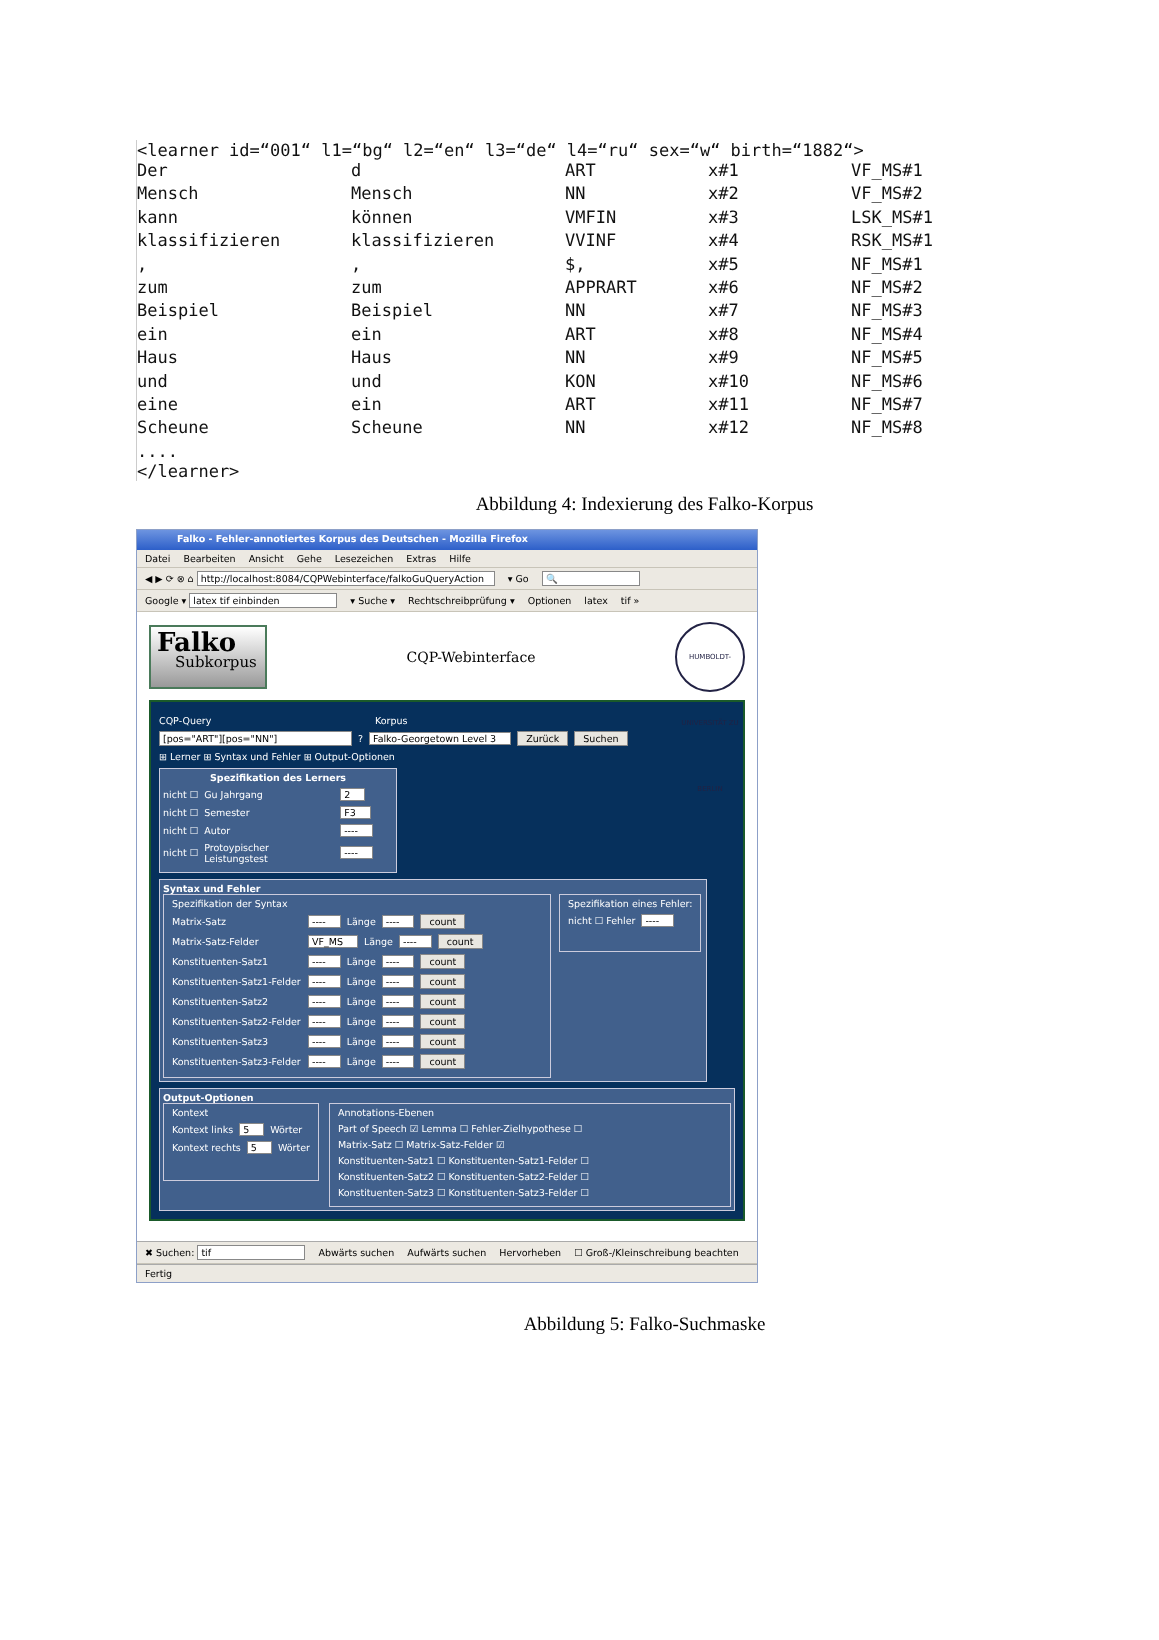<learner id=“001“ l1=“bg“ l2=“en“ l3=“de“ l4=“ru“ sex=“w“ birth=“1882“>
| Der | d | ART | x#1 | VF_MS#1 |
| Mensch | Mensch | NN | x#2 | VF_MS#2 |
| kann | können | VMFIN | x#3 | LSK_MS#1 |
| klassifizieren | klassifizieren | VVINF | x#4 | RSK_MS#1 |
| , | , | $, | x#5 | NF_MS#1 |
| zum | zum | APPRART | x#6 | NF_MS#2 |
| Beispiel | Beispiel | NN | x#7 | NF_MS#3 |
| ein | ein | ART | x#8 | NF_MS#4 |
| Haus | Haus | NN | x#9 | NF_MS#5 |
| und | und | KON | x#10 | NF_MS#6 |
| eine | ein | ART | x#11 | NF_MS#7 |
| Scheune | Scheune | NN | x#12 | NF_MS#8 |
....
</learner>
Abbildung 4: Indexierung des Falko-Korpus
Falko - Fehler-annotiertes Korpus des Deutschen - Mozilla Firefox
Datei Bearbeiten Ansicht Gehe Lesezeichen Extras Hilfe
◀ ▶ ⟳ ⊗ ⌂ http://localhost:8084/CQPWebinterface/falkoGuQueryAction ▾ Go 🔍
Google ▾ latex tif einbinden ▾ Suche ▾ Rechtschreibprüfung ▾ Optionen latex tif »
Falko
Subkorpus
CQP-Webinterface
HUMBOLDT-UNIVERSITÄT ZU BERLIN
CQP-Query Korpus
[pos="ART"][pos="NN"] ? Falko-Georgetown Level 3 Zurück Suchen
⊞ Lerner ⊞ Syntax und Fehler ⊞ Output-Optionen
Spezifikation des Lerners
nicht ☐ Gu Jahrgang 2
nicht ☐ Semester F3
nicht ☐ Autor ----
nicht ☐ Protoypischer Leistungstest ----
Syntax und Fehler
Spezifikation der Syntax
Matrix-Satz ---- Länge ---- count
Matrix-Satz-Felder VF_MS Länge ---- count
Konstituenten-Satz1 ---- Länge ---- count
Konstituenten-Satz1-Felder ---- Länge ---- count
Konstituenten-Satz2 ---- Länge ---- count
Konstituenten-Satz2-Felder ---- Länge ---- count
Konstituenten-Satz3 ---- Länge ---- count
Konstituenten-Satz3-Felder ---- Länge ---- count
Spezifikation eines Fehler:
nicht ☐ Fehler ----
Output-Optionen
Kontext
Kontext links 5 Wörter
Kontext rechts 5 Wörter
Annotations-Ebenen
Part of Speech ☑ Lemma ☐ Fehler-Zielhypothese ☐
Matrix-Satz ☐ Matrix-Satz-Felder ☑
Konstituenten-Satz1 ☐ Konstituenten-Satz1-Felder ☐
Konstituenten-Satz2 ☐ Konstituenten-Satz2-Felder ☐
Konstituenten-Satz3 ☐ Konstituenten-Satz3-Felder ☐
✖ Suchen: tif Abwärts suchen Aufwärts suchen Hervorheben ☐ Groß-/Kleinschreibung beachten
Fertig
Abbildung 5: Falko-Suchmaske